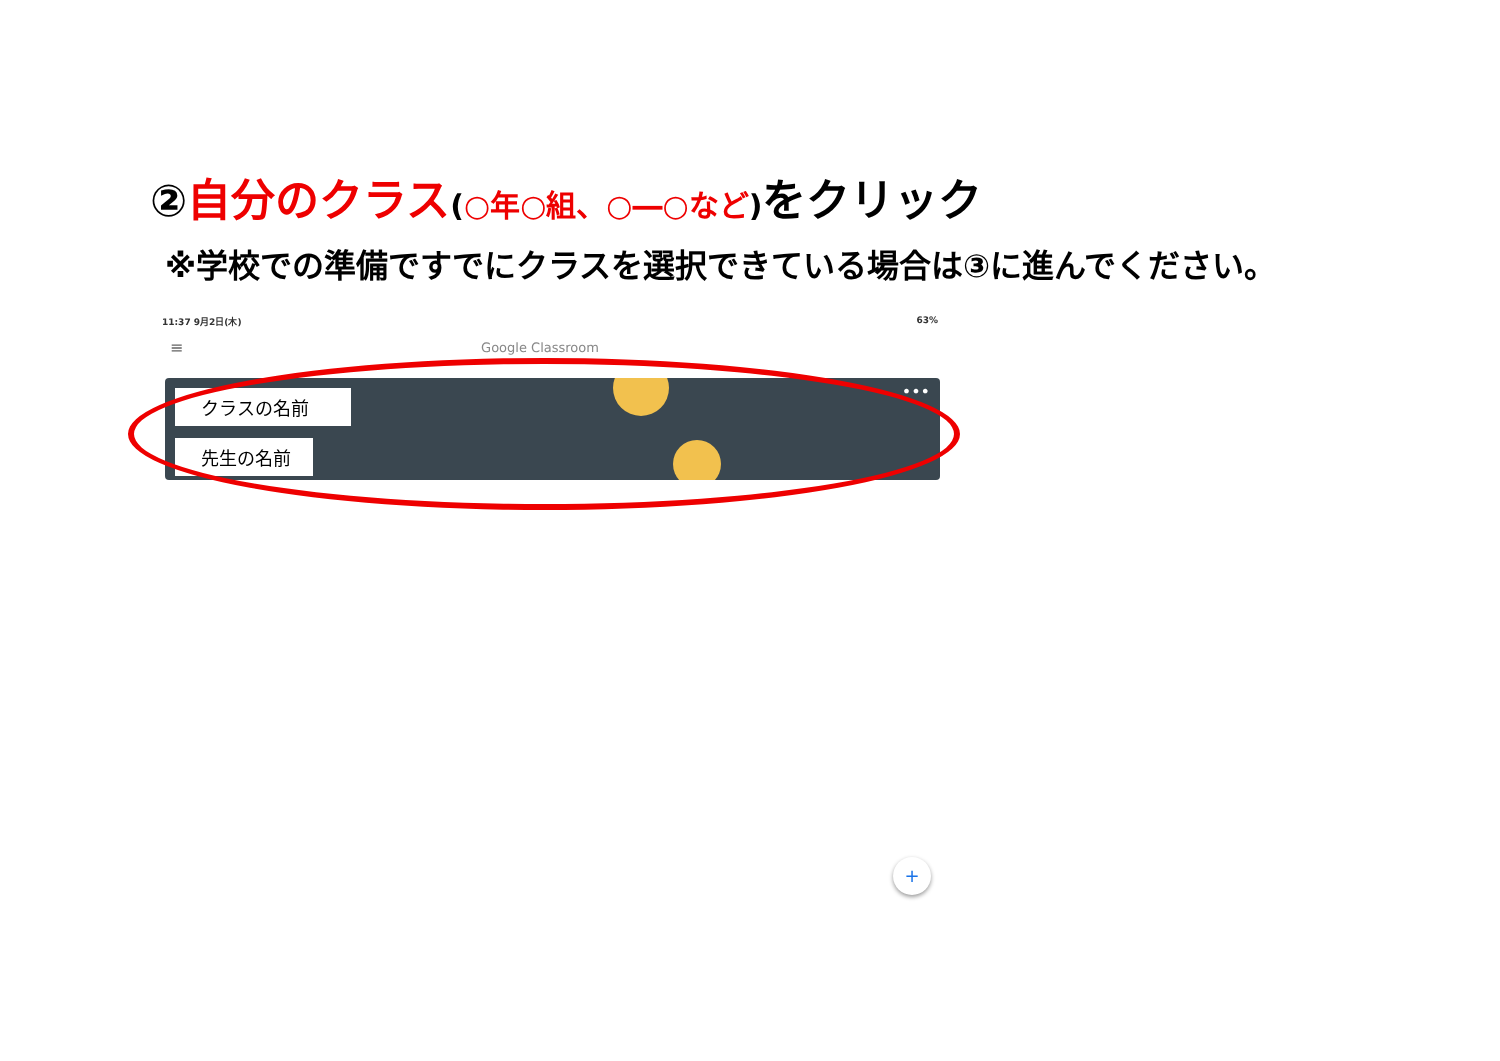②自分のクラス(○年○組、○―○など) をクリック
※学校での準備ですでにクラスを選択できている場合は③に進んでください。
11:37 9月2日(木) 63%
≡ Google Classroom
クラスの名前
先生の名前
•••
+